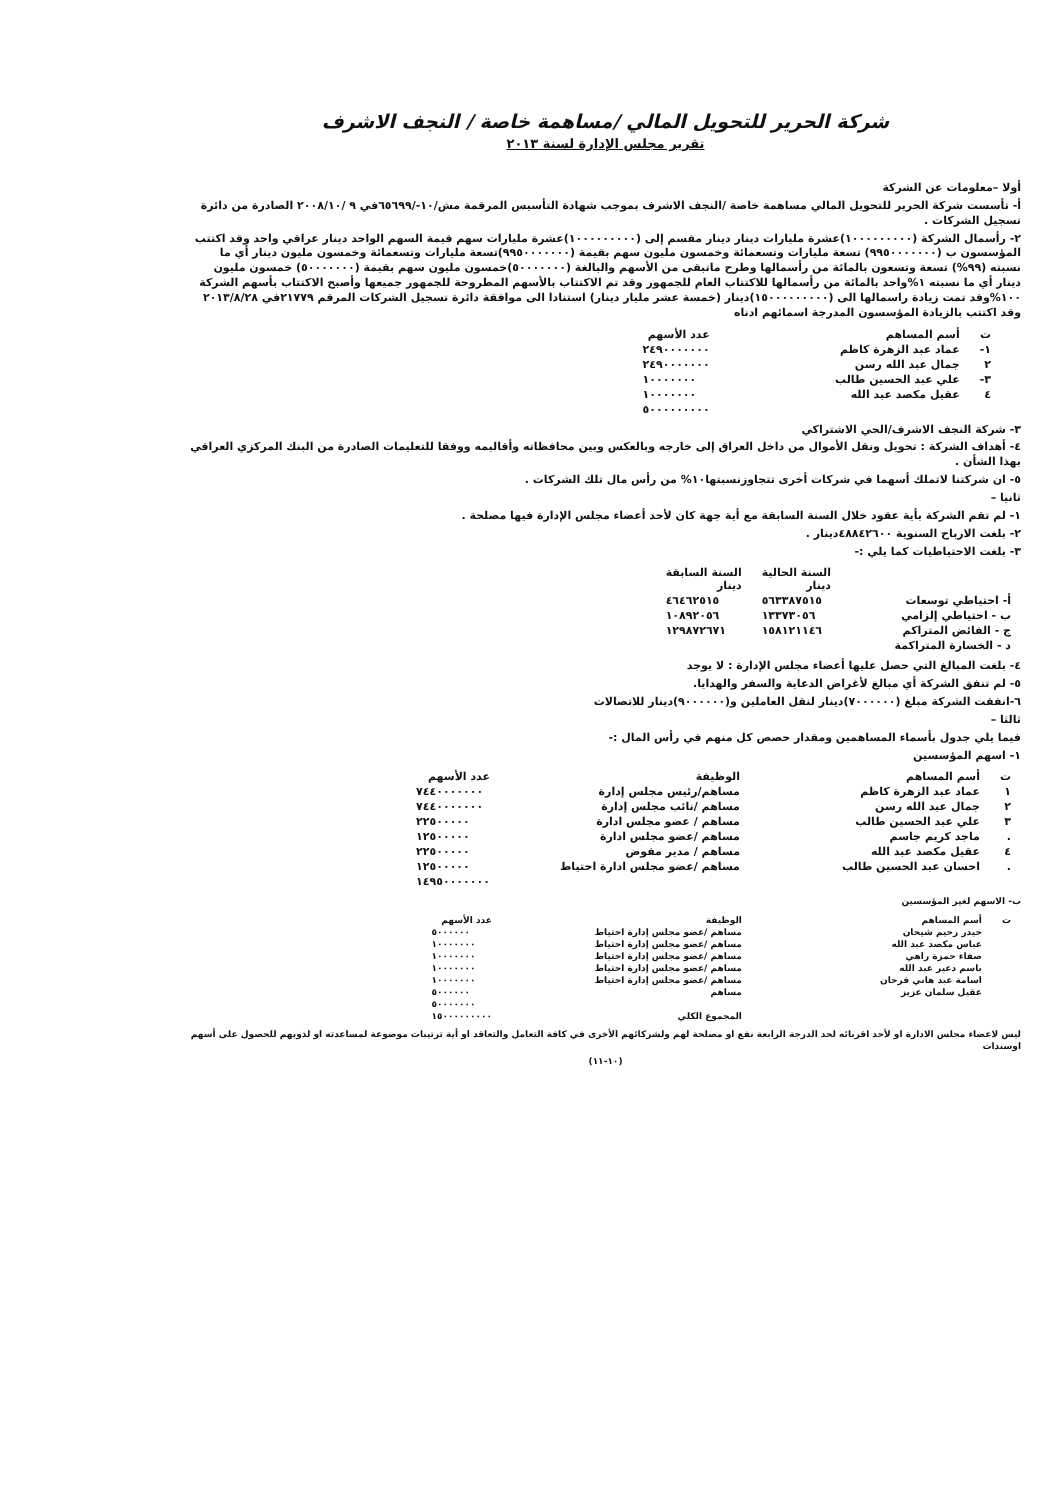شركة الحرير للتحويل المالي /مساهمة خاصة / النجف الاشرف
تقرير مجلس الإدارة لسنة ٢٠١٣
أولا –معلومات عن الشركة
أ- تأسست شركة الحرير للتحويل المالي مساهمة خاصة /النجف الاشرف بموجب شهادة التأسيس المرقمة مش/١٠-/٦٥٦٩٩في ٩ /٢٠٠٨/١٠ الصادرة من دائرة تسجيل الشركات .
٢- رأسمال الشركة (١٠٠٠٠٠٠٠٠٠)عشرة مليارات دينار دينار مقسم إلى (١٠٠٠٠٠٠٠٠٠)عشرة مليارات سهم قيمة السهم الواحد دينار عراقي واحد وقد اكتتب المؤسسون ب (٩٩٥٠٠٠٠٠٠٠) تسعة مليارات وتسعمائة وخمسون مليون سهم بقيمة (٩٩٥٠٠٠٠٠٠٠)تسعة مليارات وتسعمائة وخمسون مليون دينار أي ما نسبته (٩٩%) تسعة وتسعون بالمائة من رأسمالها وطرح ماتبقى من الأسهم والبالغة (٥٠٠٠٠٠٠٠)خمسون مليون سهم بقيمة (٥٠٠٠٠٠٠٠) خمسون مليون دينار أي ما نسبته ١%واحد بالمائة من رأسمالها للاكتتاب العام للجمهور وقد تم الاكتتاب بالأسهم المطروحة للجمهور جميعها وأصبح الاكتتاب بأسهم الشركة ١٠٠%وقد تمت زيادة راسمالها الى (١٥٠٠٠٠٠٠٠٠٠)دينار (خمسة عشر مليار دينار) استنادا الى موافقة دائرة تسجيل الشركات المرقم ٢١٧٧٩في ٢٠١٣/٨/٢٨ وقد اكتتب بالزيادة المؤسسون المدرجة اسمائهم ادناه
| ت | أسم المساهم | عدد الأسهم |
| --- | --- | --- |
| ١- | عماد عبد الزهرة كاظم | ٢٤٩٠٠٠٠٠٠٠ |
| ٢ | جمال عبد الله رسن | ٢٤٩٠٠٠٠٠٠٠ |
| ٣- | علي عبد الحسين طالب | ١٠٠٠٠٠٠٠ |
| ٤ | عقيل مكصد عبد الله | ١٠٠٠٠٠٠٠ |
| | | ٥٠٠٠٠٠٠٠٠٠ |
٣- شركة النجف الاشرف/الحي الاشتراكي
٤- أهداف الشركة : تحويل ونقل الأموال من داخل العراق إلى خارجه وبالعكس وبين محافظاته وأقاليمه ووفقا للتعليمات الصادرة من البنك المركزي العراقي بهذا الشأن .
٥- ان شركتنا لاتملك أسهما في شركات أخرى تتجاوزنسبتها١٠% من رأس مال تلك الشركات .
ثانيا –
١- لم تقم الشركة بأية عقود خلال السنة السابقة مع أية جهة كان لأحد أعضاء مجلس الإدارة فيها مصلحة .
٢- بلغت الارباح السنوية ٤٨٨٤٢٦٠٠دينار .
٣- بلغت الاحتياطيات كما يلي :-
| | السنة الحالية دينار | السنة السابقة دينار |
| --- | --- | --- |
| أ- احتياطي توسعات | ٥٦٣٣٨٧٥١٥ | ٤٦٤٦٢٥١٥ |
| ب - احتياطي إلزامي | ١٣٣٧٣٠٥٦ | ١٠٨٩٢٠٥٦ |
| ج - الفائض المتراكم | ١٥٨١٢١١٤٦ | ١٢٩٨٧٢٦٧١ |
| د - الخسارة المتراكمة | | |
٤- بلغت المبالغ التي حصل عليها أعضاء مجلس الإدارة : لا يوجد
٥- لم تنفق الشركة أي مبالغ لأغراض الدعاية والسفر والهدايا.
٦-انفقت الشركة مبلغ (٧٠٠٠٠٠٠)دينار لنقل العاملين و(٩٠٠٠٠٠٠)دينار للاتصالات
ثالثا –
فيما يلي جدول بأسماء المساهمين ومقدار حصص كل منهم في رأس المال :-
١- اسهم المؤسسين
| ت | أسم المساهم | الوظيفة | عدد الأسهم |
| --- | --- | --- | --- |
| ١ | عماد عبد الزهرة كاظم | مساهم/رئيس مجلس إدارة | ٧٤٤٠٠٠٠٠٠٠ |
| ٢ | جمال عبد الله رسن | مساهم /نائب مجلس إدارة | ٧٤٤٠٠٠٠٠٠٠ |
| ٣ | علي عبد الحسين طالب | مساهم / عضو مجلس ادارة | ٢٢٥٠٠٠٠٠ |
| . | ماجد كريم جاسم | مساهم /عضو مجلس ادارة | ١٢٥٠٠٠٠٠ |
| ٤ | عقيل مكصد عبد الله | مساهم / مدير مفوض | ٢٢٥٠٠٠٠٠ |
| . | احسان عبد الحسين طالب | مساهم /عضو مجلس ادارة احتياط | ١٢٥٠٠٠٠٠ |
| | | | ١٤٩٥٠٠٠٠٠٠٠ |
ب- الاسهم لغير المؤسسين
| ت | أسم المساهم | الوظيفة | عدد الأسهم |
| --- | --- | --- | --- |
| | حيدر رحيم شيحان | مساهم /عضو مجلس إدارة احتياط | ٥٠٠٠٠٠٠ |
| | عباس مكصد عبد الله | مساهم /عضو مجلس إدارة احتياط | ١٠٠٠٠٠٠٠ |
| | صفاء حمزة راهي | مساهم /عضو مجلس إدارة احتياط | ١٠٠٠٠٠٠٠ |
| | باسم دعير عبد الله | مساهم /عضو مجلس إدارة احتياط | ١٠٠٠٠٠٠٠ |
| | اسامة عبد هاني فرحان | مساهم /عضو مجلس إدارة احتياط | ١٠٠٠٠٠٠٠ |
| | عقيل سلمان عزيز | مساهم | ٥٠٠٠٠٠٠ |
| | | | ٥٠٠٠٠٠٠٠ |
| | | المجموع الكلي | ١٥٠٠٠٠٠٠٠٠٠ |
ليس لاعضاء مجلس الادارة او لأحد اقربائه لحد الدرجة الرابعة نفع او مصلحة لهم ولشركائهم الأخرى في كافة التعامل والتعاقد او أية ترتيبات موضوعة لمساعدته او لذويهم للحصول على أسهم اوسندات
(١٠-١١)